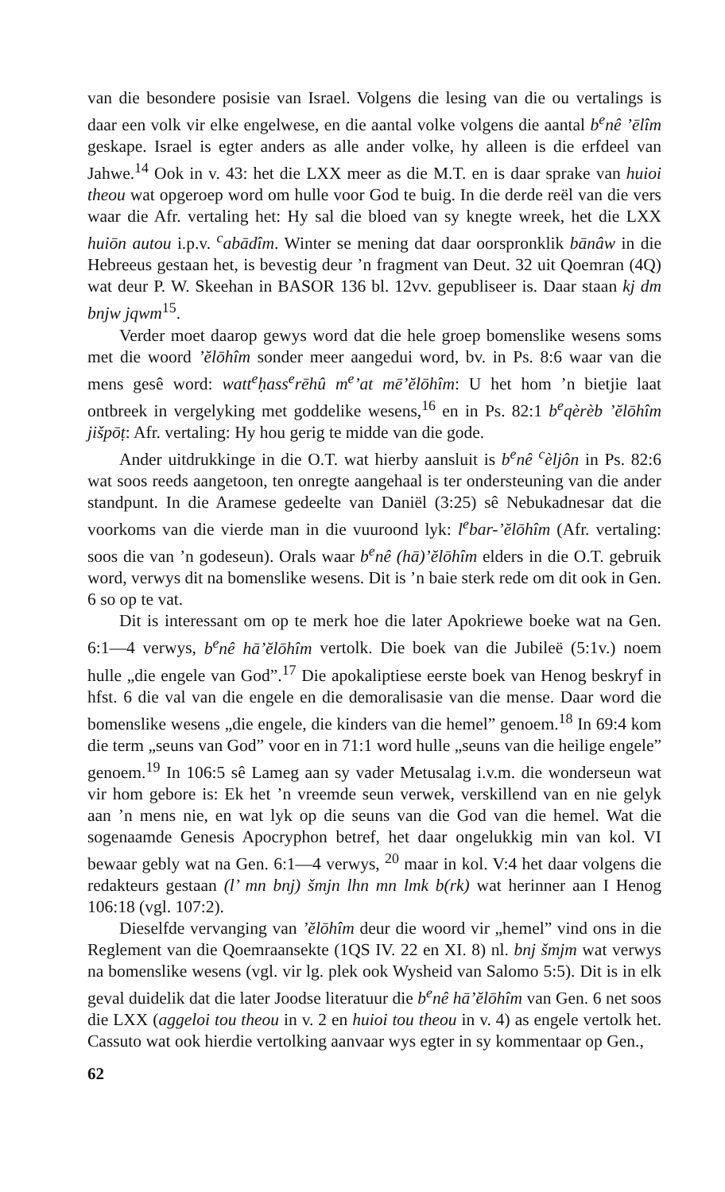van die besondere posisie van Israel. Volgens die lesing van die ou vertalings is daar een volk vir elke engelwese, en die aantal volke volgens die aantal b<sup>e</sup>nê ’ēlîm geskape. Israel is egter anders as alle ander volke, hy alleen is die erfdeel van Jahwe.<sup>14</sup> Ook in v. 43: het die LXX meer as die M.T. en is daar sprake van huioi theou wat opgeroep word om hulle voor God te buig. In die derde reël van die vers waar die Afr. vertaling het: Hy sal die bloed van sy knegte wreek, het die LXX huiōn autou i.p.v. <sup>c</sup>abādîm. Winter se mening dat daar oorspronklik bānâw in die Hebreeus gestaan het, is bevestig deur ’n fragment van Deut. 32 uit Qoemran (4Q) wat deur P. W. Skeehan in BASOR 136 bl. 12vv. gepubliseer is. Daar staan kj dm bnjw jqwm<sup>15</sup>.
Verder moet daarop gewys word dat die hele groep bomenslike wesens soms met die woord ’ĕlōhîm sonder meer aangedui word, bv. in Ps. 8:6 waar van die mens gesê word: watt<sup>e</sup>ḥass<sup>e</sup>rēhû m<sup>e</sup>’at mē’ĕlōhîm: U het hom ’n bietjie laat ontbreek in vergelyking met goddelike wesens,<sup>16</sup> en in Ps. 82:1 b<sup>e</sup>qèrèb ’ĕlōhîm jišpōṭ: Afr. vertaling: Hy hou gerig te midde van die gode.
Ander uitdrukkinge in die O.T. wat hierby aansluit is b<sup>e</sup>nê <sup>c</sup>èljôn in Ps. 82:6 wat soos reeds aangetoon, ten onregte aangehaal is ter ondersteuning van die ander standpunt. In die Aramese gedeelte van Daniël (3:25) sê Nebukadnesar dat die voorkoms van die vierde man in die vuuroond lyk: l<sup>e</sup>bar-’ĕlōhîm (Afr. vertaling: soos die van ’n godeseun). Orals waar b<sup>e</sup>nê (hā)’ĕlōhîm elders in die O.T. gebruik word, verwys dit na bomenslike wesens. Dit is ’n baie sterk rede om dit ook in Gen. 6 so op te vat.
Dit is interessant om op te merk hoe die later Apokriewe boeke wat na Gen. 6:1—4 verwys, b<sup>e</sup>nê hā’ĕlōhîm vertolk. Die boek van die Jubileë (5:1v.) noem hulle „die engele van God”.<sup>17</sup> Die apokaliptiese eerste boek van Henog beskryf in hfst. 6 die val van die engele en die demoralisasie van die mense. Daar word die bomenslike wesens „die engele, die kinders van die hemel” genoem.<sup>18</sup> In 69:4 kom die term „seuns van God” voor en in 71:1 word hulle „seuns van die heilige engele” genoem.<sup>19</sup> In 106:5 sê Lameg aan sy vader Metusalag i.v.m. die wonderseun wat vir hom gebore is: Ek het ’n vreemde seun verwek, verskillend van en nie gelyk aan ’n mens nie, en wat lyk op die seuns van die God van die hemel. Wat die sogenaamde Genesis Apocryphon betref, het daar ongelukkig min van kol. VI bewaar gebly wat na Gen. 6:1—4 verwys, <sup>20</sup> maar in kol. V:4 het daar volgens die redakteurs gestaan (l’ mn bnj) šmjn lhn mn lmk b(rk) wat herinner aan I Henog 106:18 (vgl. 107:2).
Dieselfde vervanging van ’ĕlōhîm deur die woord vir „hemel” vind ons in die Reglement van die Qoemraansekte (1QS IV. 22 en XI. 8) nl. bnj šmjm wat verwys na bomenslike wesens (vgl. vir lg. plek ook Wysheid van Salomo 5:5). Dit is in elk geval duidelik dat die later Joodse literatuur die b<sup>e</sup>nê hā’ĕlōhîm van Gen. 6 net soos die LXX (aggeloi tou theou in v. 2 en huioi tou theou in v. 4) as engele vertolk het. Cassuto wat ook hierdie vertolking aanvaar wys egter in sy kommentaar op Gen.,
62